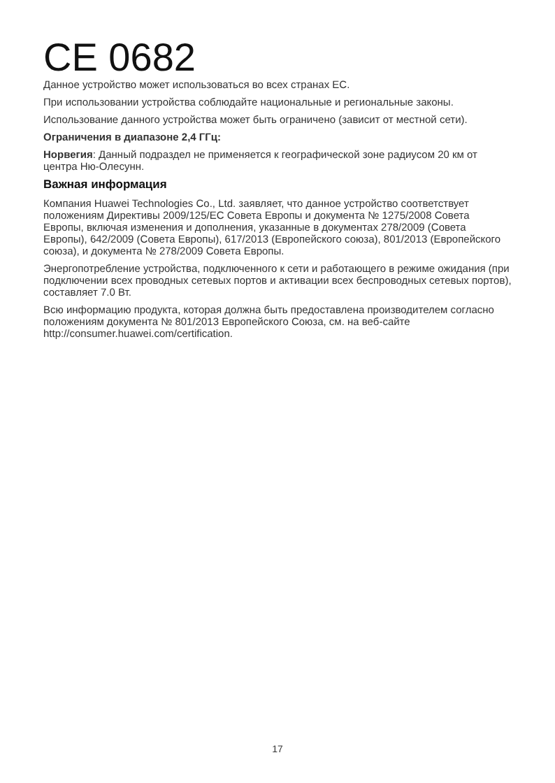CE 0682
Данное устройство может использоваться во всех странах ЕС.
При использовании устройства соблюдайте национальные и региональные законы.
Использование данного устройства может быть ограничено (зависит от местной сети).
Ограничения в диапазоне 2,4 ГГц:
Норвегия: Данный подраздел не применяется к географической зоне радиусом 20 км от центра Ню-Олесунн.
Важная информация
Компания Huawei Technologies Co., Ltd. заявляет, что данное устройство соответствует положениям Директивы 2009/125/EC Совета Европы и документа № 1275/2008 Совета Европы, включая изменения и дополнения, указанные в документах 278/2009 (Совета Европы), 642/2009 (Совета Европы), 617/2013 (Европейского союза), 801/2013 (Европейского союза), и документа № 278/2009 Совета Европы.
Энергопотребление устройства, подключенного к сети и работающего в режиме ожидания (при подключении всех проводных сетевых портов и активации всех беспроводных сетевых портов), составляет 7.0 Вт.
Всю информацию продукта, которая должна быть предоставлена производителем согласно положениям документа № 801/2013 Европейского Союза, см. на веб-сайте http://consumer.huawei.com/certification.
17